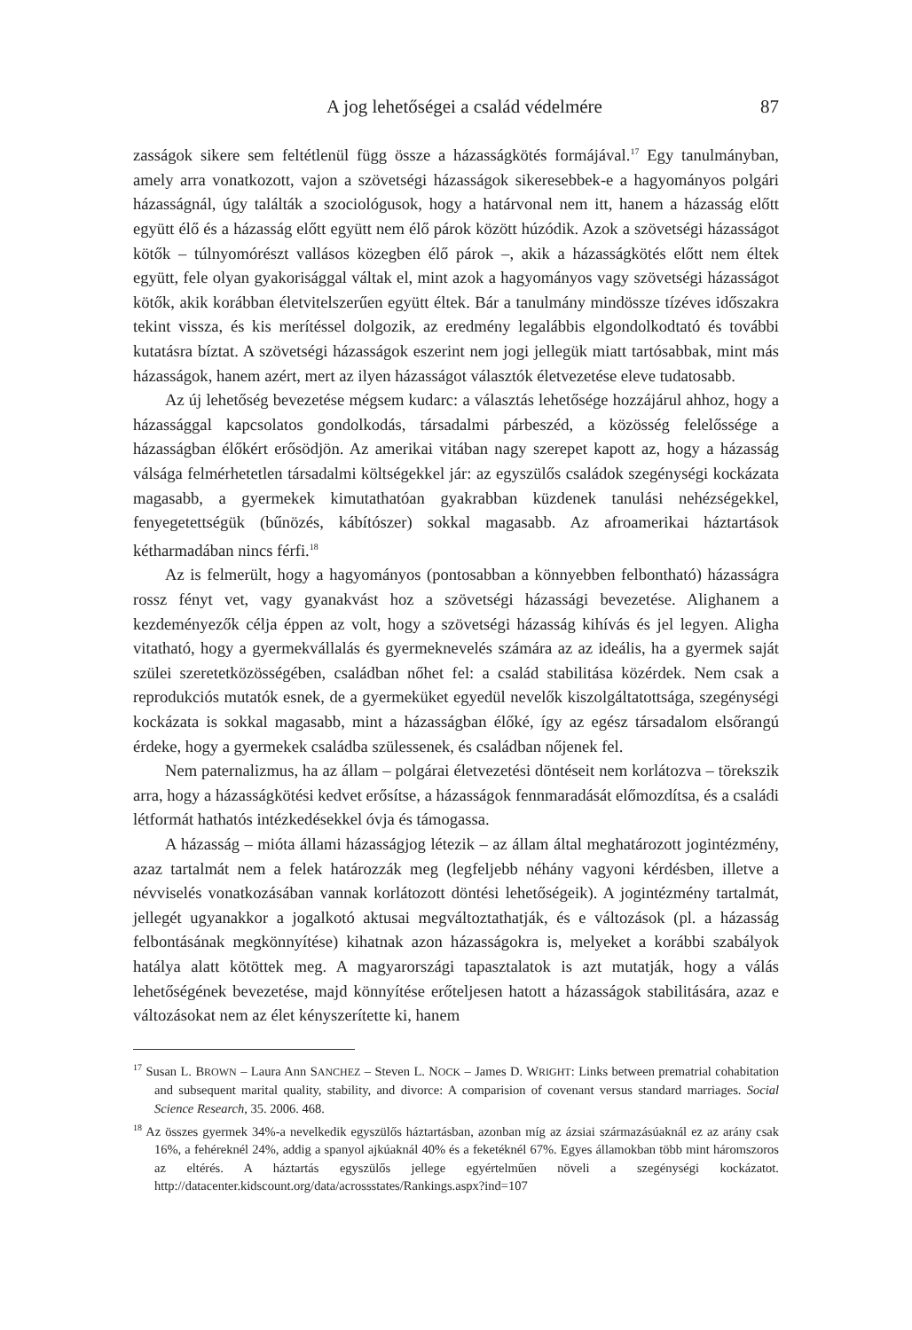A jog lehetőségei a család védelmére 87
zasságok sikere sem feltétlenül függ össze a házasságkötés formájával.<sup>17</sup> Egy tanulmányban, amely arra vonatkozott, vajon a szövetségi házasságok sikeresebbek-e a hagyományos polgári házasságnál, úgy találták a szociológusok, hogy a határvonal nem itt, hanem a házasság előtt együtt élő és a házasság előtt együtt nem élő párok között húzódik. Azok a szövetségi házasságot kötők – túlnyomórészt vallásos közegben élő párok –, akik a házasságkötés előtt nem éltek együtt, fele olyan gyakorisággal váltak el, mint azok a hagyományos vagy szövetségi házasságot kötők, akik korábban életvitelszerűen együtt éltek. Bár a tanulmány mindössze tízéves időszakra tekint vissza, és kis merítéssel dolgozik, az eredmény legalábbis elgondolkodtató és további kutatásra bíztat. A szövetségi házasságok eszerint nem jogi jellegük miatt tartósabbak, mint más házasságok, hanem azért, mert az ilyen házasságot választók életvezetése eleve tudatosabb.
Az új lehetőség bevezetése mégsem kudarc: a választás lehetősége hozzájárul ahhoz, hogy a házassággal kapcsolatos gondolkodás, társadalmi párbeszéd, a közösség felelőssége a házasságban élőkért erősödjön. Az amerikai vitában nagy szerepet kapott az, hogy a házasság válsága felmérhetetlen társadalmi költségekkel jár: az egyszülős családok szegénységi kockázata magasabb, a gyermekek kimutathatóan gyakrabban küzdenek tanulási nehézségekkel, fenyegetettségük (bűnözés, kábítószer) sokkal magasabb. Az afroamerikai háztartások kétharmadában nincs férfi.<sup>18</sup>
Az is felmerült, hogy a hagyományos (pontosabban a könnyebben felbontható) házasságra rossz fényt vet, vagy gyanakvást hoz a szövetségi házassági bevezetése. Alighanem a kezdeményezők célja éppen az volt, hogy a szövetségi házasság kihívás és jel legyen. Aligha vitatható, hogy a gyermekvállalás és gyermeknevelés számára az az ideális, ha a gyermek saját szülei szeretetközösségében, családban nőhet fel: a család stabilitása közérdek. Nem csak a reprodukciós mutatók esnek, de a gyermeküket egyedül nevelők kiszolgáltatottsága, szegénységi kockázata is sokkal magasabb, mint a házasságban élőké, így az egész társadalom elsőrangú érdeke, hogy a gyermekek családba szülessenek, és családban nőjenek fel.
Nem paternalizmus, ha az állam – polgárai életvezetési döntéseit nem korlátozva – törekszik arra, hogy a házasságkötési kedvet erősítse, a házasságok fennmaradását előmozdítsa, és a családi létformát hathatós intézkedésekkel óvja és támogassa.
A házasság – mióta állami házasságjog létezik – az állam által meghatározott jogintézmény, azaz tartalmát nem a felek határozzák meg (legfeljebb néhány vagyoni kérdésben, illetve a névviselés vonatkozásában vannak korlátozott döntési lehetőségeik). A jogintézmény tartalmát, jellegét ugyanakkor a jogalkotó aktusai megváltoztathatják, és e változások (pl. a házasság felbontásának megkönnyítése) kihatnak azon házasságokra is, melyeket a korábbi szabályok hatálya alatt kötöttek meg. A magyarországi tapasztalatok is azt mutatják, hogy a válás lehetőségének bevezetése, majd könnyítése erőteljesen hatott a házasságok stabilitására, azaz e változásokat nem az élet kényszerítette ki, hanem
<sup>17</sup> Susan L. BROWN – Laura Ann SANCHEZ – Steven L. NOCK – James D. WRIGHT: Links between prematrial cohabitation and subsequent marital quality, stability, and divorce: A comparision of covenant versus standard marriages. Social Science Research, 35. 2006. 468.
<sup>18</sup> Az összes gyermek 34%-a nevelkedik egyszülős háztartásban, azonban míg az ázsiai származásúaknál ez az arány csak 16%, a fehéreknél 24%, addig a spanyol ajkúaknál 40% és a feketéknél 67%. Egyes államokban több mint háromszoros az eltérés. A háztartás egyszülős jellege egyértelműen növeli a szegénységi kockázatot. http://datacenter.kidscount.org/data/acrossstates/Rankings.aspx?ind=107